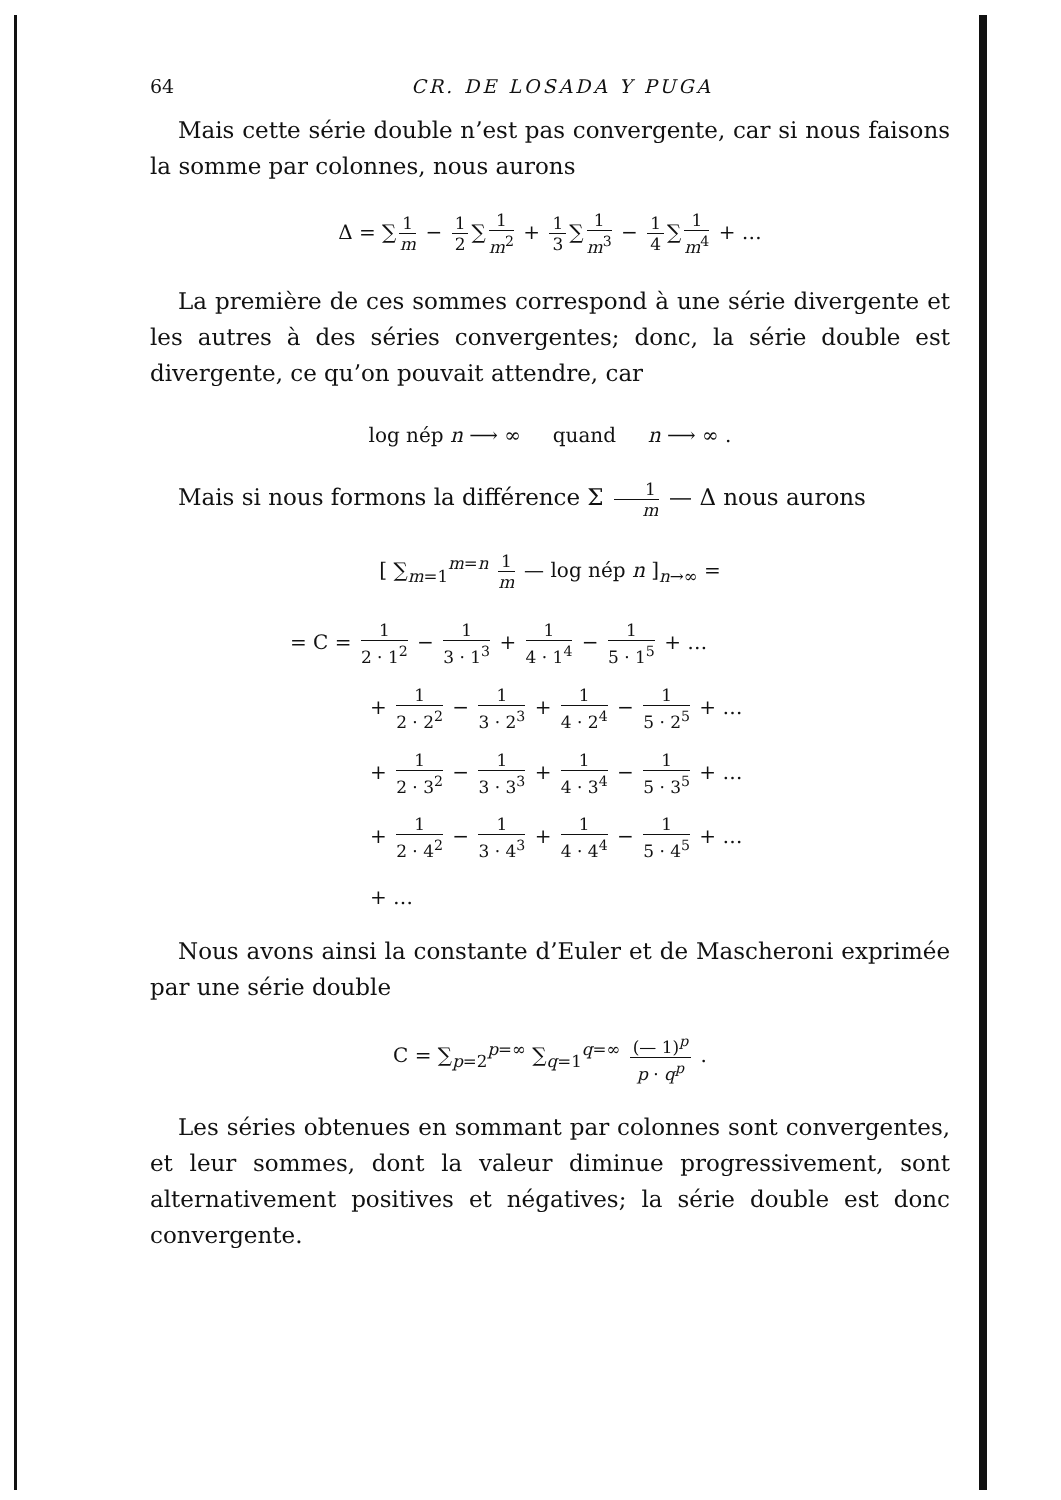64 CR. DE LOSADA Y PUGA
Mais cette série double n’est pas convergente, car si nous faisons la somme par colonnes, nous aurons
Δ = ∑ 1 m − 1 2 ∑ 1 m<sup>2</sup> + 1 3 ∑ 1 m<sup>3</sup> − 1 4 ∑ 1 m<sup>4</sup> + …
La première de ces sommes correspond à une série divergente et les autres à des séries convergentes; donc, la série double est divergente, ce qu’on pouvait attendre, car
log nép n ⟶ ∞ quand n ⟶ ∞ .
Mais si nous formons la différence Σ 1 m — Δ nous aurons
[ ∑<sub>m=1</sub><sup>m=n</sup> 1 m — log nép n ]<sub>n→∞</sub> =
= C = 1 2 · 1<sup>2</sup> − 1 3 · 1<sup>3</sup> + 1 4 · 1<sup>4</sup> − 1 5 · 1<sup>5</sup> + …
+ 1 2 · 2<sup>2</sup> − 1 3 · 2<sup>3</sup> + 1 4 · 2<sup>4</sup> − 1 5 · 2<sup>5</sup> + …
+ 1 2 · 3<sup>2</sup> − 1 3 · 3<sup>3</sup> + 1 4 · 3<sup>4</sup> − 1 5 · 3<sup>5</sup> + …
+ 1 2 · 4<sup>2</sup> − 1 3 · 4<sup>3</sup> + 1 4 · 4<sup>4</sup> − 1 5 · 4<sup>5</sup> + …
+ …
Nous avons ainsi la constante d’Euler et de Mascheroni exprimée par une série double
C = ∑<sub>p=2</sub><sup>p=∞</sup> ∑<sub>q=1</sub><sup>q=∞</sup> (— 1)<sup>p</sup> p · q<sup>p</sup> .
Les séries obtenues en sommant par colonnes sont convergentes, et leur sommes, dont la valeur diminue progressivement, sont alternativement positives et négatives; la série double est donc convergente.